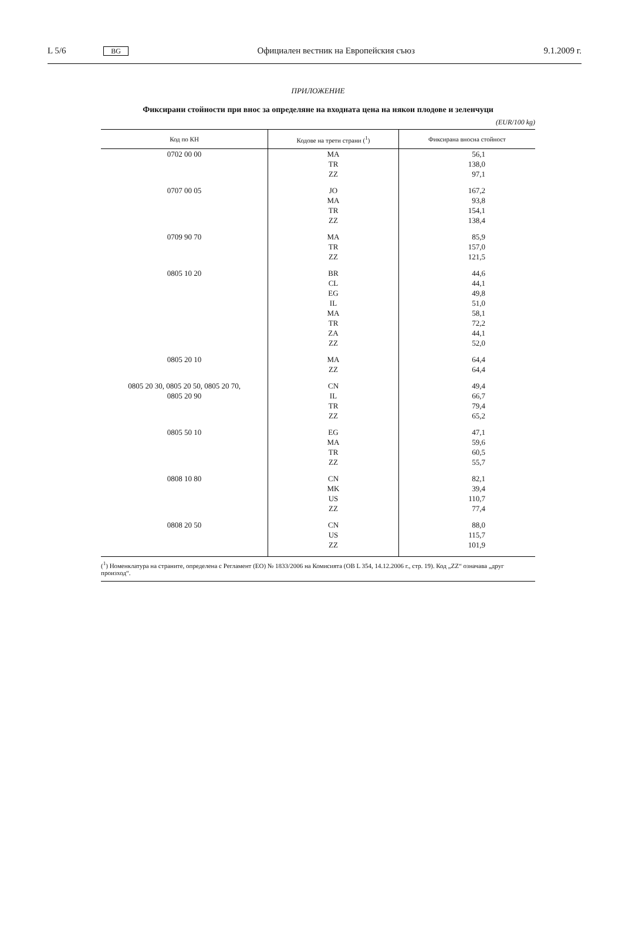L 5/6 BG Официален вестник на Европейския съюз 9.1.2009 г.
ПРИЛОЖЕНИЕ
Фиксирани стойности при внос за определяне на входната цена на някои плодове и зеленчуци
(EUR/100 kg)
| Код по КН | Кодове на трети страни (<sup>1</sup>) | Фиксирана вносна стойност |
| --- | --- | --- |
| 0702 00 00 | MA TR ZZ | 56,1 138,0 97,1 |
| 0707 00 05 | JO MA TR ZZ | 167,2 93,8 154,1 138,4 |
| 0709 90 70 | MA TR ZZ | 85,9 157,0 121,5 |
| 0805 10 20 | BR CL EG IL MA TR ZA ZZ | 44,6 44,1 49,8 51,0 58,1 72,2 44,1 52,0 |
| 0805 20 10 | MA ZZ | 64,4 64,4 |
| 0805 20 30, 0805 20 50, 0805 20 70, 0805 20 90 | CN IL TR ZZ | 49,4 66,7 79,4 65,2 |
| 0805 50 10 | EG MA TR ZZ | 47,1 59,6 60,5 55,7 |
| 0808 10 80 | CN MK US ZZ | 82,1 39,4 110,7 77,4 |
| 0808 20 50 | CN US ZZ | 88,0 115,7 101,9 |
(<sup>1</sup>) Номенклатура на страните, определена с Регламент (ЕО) № 1833/2006 на Комисията (ОВ L 354, 14.12.2006 г., стр. 19). Код „ZZ“ означава „друг произход“.